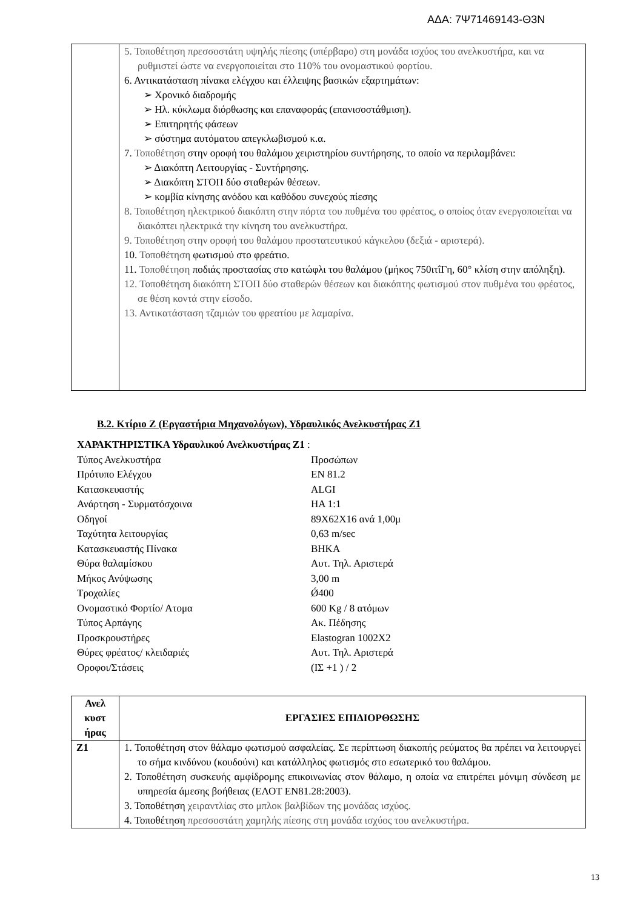ΑΔΑ: 7Ψ71469143-Θ3Ν
| | 5. Τοποθέτηση πρεσσοστάτη υψηλής πίεσης (υπέρβαρο) στη μονάδα ισχύος του ανελκυστήρα, και να ρυθμιστεί ώστε να ενεργοποιείται στο 110% του ονομαστικού φορτίου. 6. Αντικατάσταση πίνακα ελέγχου και έλλειψης βασικών εξαρτημάτων: ➢ Χρονικό διαδρομής ➢ Ηλ. κύκλωμα διόρθωσης και επαναφοράς (επανισοστάθμιση). ➢ Επιτηρητής φάσεων ➢ σύστημα αυτόματου απεγκλωβισμού κ.α. 7. Τοποθέτηση στην οροφή του θαλάμου χειριστηρίου συντήρησης, το οποίο να περιλαμβάνει: ➢ Διακόπτη Λειτουργίας - Συντήρησης. ➢ Διακόπτη ΣΤΟΠ δύο σταθερών θέσεων. ➢ κομβία κίνησης ανόδου και καθόδου συνεχούς πίεσης 8. Τοποθέτηση ηλεκτρικού διακόπτη στην πόρτα του πυθμένα του φρέατος, ο οποίος όταν ενεργοποιείται να διακόπτει ηλεκτρικά την κίνηση του ανελκυστήρα. 9. Τοποθέτηση στην οροφή του θαλάμου προστατευτικού κάγκελου (δεξιά - αριστερά). 10. Τοποθέτηση φωτισμού στο φρεάτιο. 11. Τοποθέτηση ποδιάς προστασίας στο κατώφλι του θαλάμου (μήκος 750ιτΐΓη, 60° κλίση στην απόληξη). 12. Τοποθέτηση διακόπτη ΣΤΟΠ δύο σταθερών θέσεων και διακόπτης φωτισμού στον πυθμένα του φρέατος, σε θέση κοντά στην είσοδο. 13. Αντικατάσταση τζαμιών του φρεατίου με λαμαρίνα. |
Β.2. Κτίριο Ζ (Εργαστήρια Μηχανολόγων), Υδραυλικός Ανελκυστήρας Ζ1
ΧΑΡΑΚΤΗΡΙΣΤΙΚΑ Υδραυλικού Ανελκυστήρας Ζ1 :
Τύπος Ανελκυστήρα Προσώπων
Πρότυπο Ελέγχου EN 81.2
Κατασκευαστής ALGI
Ανάρτηση - Συρματόσχοινα HA 1:1
Οδηγοί 89X62X16 ανά 1,00μ
Ταχύτητα λειτουργίας 0,63 m/sec
Κατασκευαστής Πίνακα ΒΗΚΑ
Θύρα θαλαμίσκου Αυτ. Τηλ. Αριστερά
Μήκος Ανύψωσης 3,00 m
Τροχαλίες Ǿ400
Ονομαστικό Φορτίο/ Ατομα 600 Kg / 8 ατόμων
Τύπος Αρπάγης Ακ. Πέδησης
Προσκρουστήρες Elastogran 1002X2
Θύρες φρέατος/ κλειδαριές Αυτ. Τηλ. Αριστερά
Οροφοι/Στάσεις (ΙΣ +1 ) / 2
| Ανελ κυστ ήρας | ΕΡΓΑΣΙΕΣ ΕΠΙΔΙΟΡΘΩΣΗΣ |
| --- | --- |
| Ζ1 | 1. Τοποθέτηση στον θάλαμο φωτισμού ασφαλείας. Σε περίπτωση διακοπής ρεύματος θα πρέπει να λειτουργεί το σήμα κινδύνου (κουδούνι) και κατάλληλος φωτισμός στο εσωτερικό του θαλάμου. 2. Τοποθέτηση συσκευής αμφίδρομης επικοινωνίας στον θάλαμο, η οποία να επιτρέπει μόνιμη σύνδεση με υπηρεσία άμεσης βοήθειας (ΕΛΟΤ ΕΝ81.28:2003). 3. Τοποθέτηση χειραντλίας στο μπλοκ βαλβίδων της μονάδας ισχύος. 4. Τοποθέτηση πρεσσοστάτη χαμηλής πίεσης στη μονάδα ισχύος του ανελκυστήρα. |
13